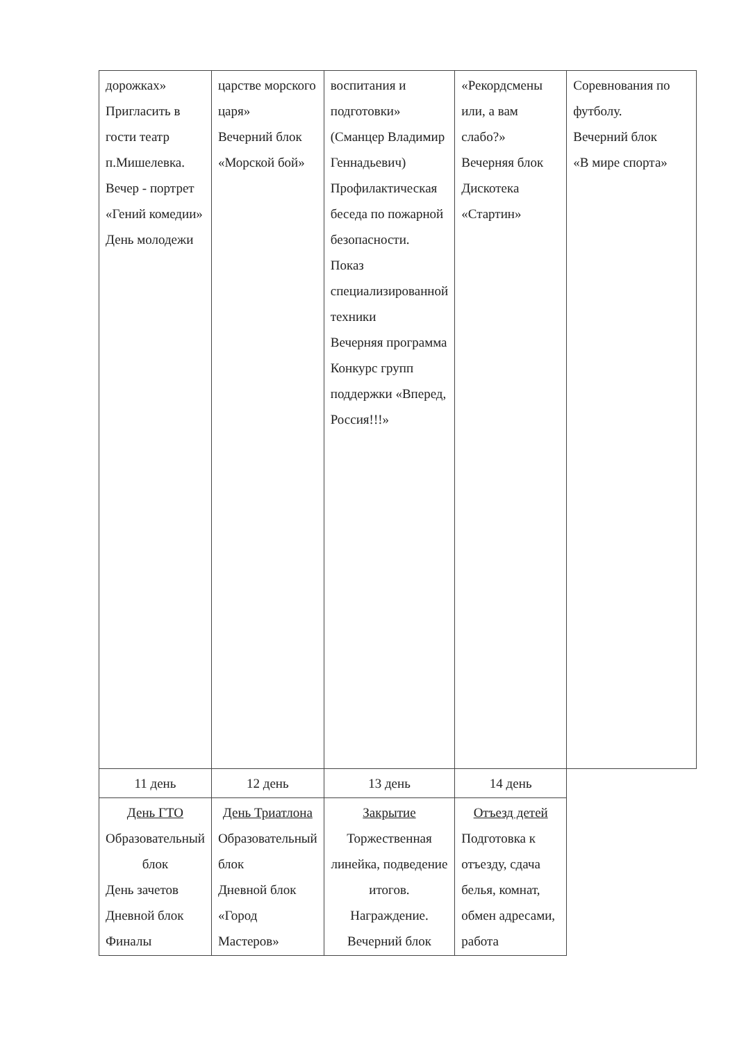| дорожках» Пригласить в гости театр п.Мишелевка. Вечер - портрет «Гений комедии» День молодежи | царстве морского царя» Вечерний блок «Морской бой» | воспитания и подготовки» (Сманцер Владимир Геннадьевич) Профилактическая беседа по пожарной безопасности. Показ специализированной техники Вечерняя программа Конкурс групп поддержки «Вперед, Россия!!!» | «Рекордсмены или, а вам слабо?» Вечерняя блок Дискотека «Стартин» | Соревнования по футболу. Вечерний блок «В мире спорта» |
| 11 день | 12 день | 13 день | 14 день | |
| День ГТО Образовательный блок День зачетов Дневной блок Финалы | День Триатлона Образовательный блок Дневной блок «Город Мастеров» | Закрытие Торжественная линейка, подведение итогов. Награждение. Вечерний блок | Отъезд детей Подготовка к отъезду, сдача белья, комнат, обмен адресами, работа | |